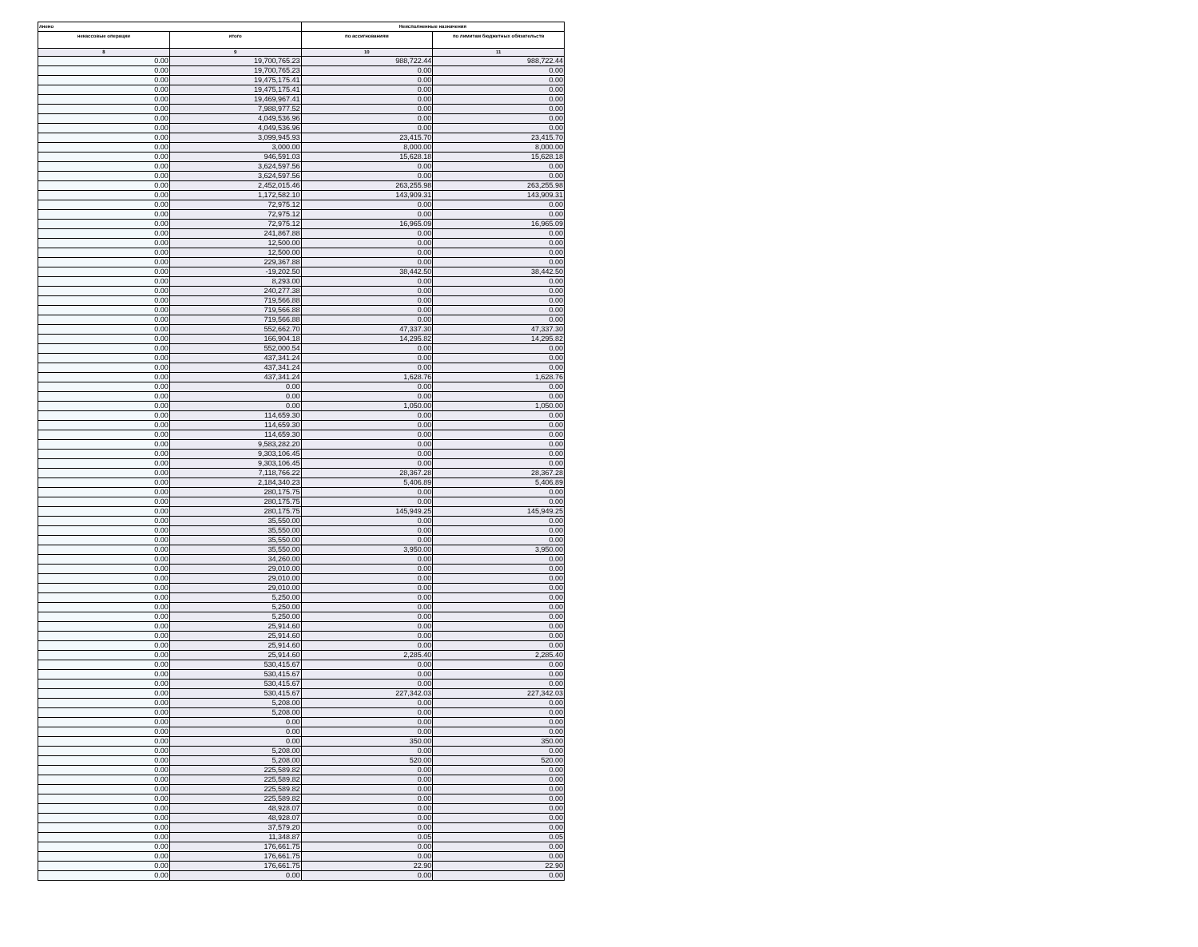| лнено | | Неисполненные назначения | |
| --- | --- | --- | --- |
| некассовые операции | итого | по ассигнованиям | по лимитам бюджетных обязательств |
| 8 | 9 | 10 | 11 |
| 0.00 | 19,700,765.23 | 988,722.44 | 988,722.44 |
| 0.00 | 19,700,765.23 | 0.00 | 0.00 |
| 0.00 | 19,475,175.41 | 0.00 | 0.00 |
| 0.00 | 19,475,175.41 | 0.00 | 0.00 |
| 0.00 | 19,469,967.41 | 0.00 | 0.00 |
| 0.00 | 7,988,977.52 | 0.00 | 0.00 |
| 0.00 | 4,049,536.96 | 0.00 | 0.00 |
| 0.00 | 4,049,536.96 | 0.00 | 0.00 |
| 0.00 | 3,099,945.93 | 23,415.70 | 23,415.70 |
| 0.00 | 3,000.00 | 8,000.00 | 8,000.00 |
| 0.00 | 946,591.03 | 15,628.18 | 15,628.18 |
| 0.00 | 3,624,597.56 | 0.00 | 0.00 |
| 0.00 | 3,624,597.56 | 0.00 | 0.00 |
| 0.00 | 2,452,015.46 | 263,255.98 | 263,255.98 |
| 0.00 | 1,172,582.10 | 143,909.31 | 143,909.31 |
| 0.00 | 72,975.12 | 0.00 | 0.00 |
| 0.00 | 72,975.12 | 0.00 | 0.00 |
| 0.00 | 72,975.12 | 16,965.09 | 16,965.09 |
| 0.00 | 241,867.88 | 0.00 | 0.00 |
| 0.00 | 12,500.00 | 0.00 | 0.00 |
| 0.00 | 12,500.00 | 0.00 | 0.00 |
| 0.00 | 229,367.88 | 0.00 | 0.00 |
| 0.00 | -19,202.50 | 38,442.50 | 38,442.50 |
| 0.00 | 8,293.00 | 0.00 | 0.00 |
| 0.00 | 240,277.38 | 0.00 | 0.00 |
| 0.00 | 719,566.88 | 0.00 | 0.00 |
| 0.00 | 719,566.88 | 0.00 | 0.00 |
| 0.00 | 719,566.88 | 0.00 | 0.00 |
| 0.00 | 552,662.70 | 47,337.30 | 47,337.30 |
| 0.00 | 166,904.18 | 14,295.82 | 14,295.82 |
| 0.00 | 552,000.54 | 0.00 | 0.00 |
| 0.00 | 437,341.24 | 0.00 | 0.00 |
| 0.00 | 437,341.24 | 0.00 | 0.00 |
| 0.00 | 437,341.24 | 1,628.76 | 1,628.76 |
| 0.00 | 0.00 | 0.00 | 0.00 |
| 0.00 | 0.00 | 0.00 | 0.00 |
| 0.00 | 0.00 | 1,050.00 | 1,050.00 |
| 0.00 | 114,659.30 | 0.00 | 0.00 |
| 0.00 | 114,659.30 | 0.00 | 0.00 |
| 0.00 | 114,659.30 | 0.00 | 0.00 |
| 0.00 | 9,583,282.20 | 0.00 | 0.00 |
| 0.00 | 9,303,106.45 | 0.00 | 0.00 |
| 0.00 | 9,303,106.45 | 0.00 | 0.00 |
| 0.00 | 7,118,766.22 | 28,367.28 | 28,367.28 |
| 0.00 | 2,184,340.23 | 5,406.89 | 5,406.89 |
| 0.00 | 280,175.75 | 0.00 | 0.00 |
| 0.00 | 280,175.75 | 0.00 | 0.00 |
| 0.00 | 280,175.75 | 145,949.25 | 145,949.25 |
| 0.00 | 35,550.00 | 0.00 | 0.00 |
| 0.00 | 35,550.00 | 0.00 | 0.00 |
| 0.00 | 35,550.00 | 0.00 | 0.00 |
| 0.00 | 35,550.00 | 3,950.00 | 3,950.00 |
| 0.00 | 34,260.00 | 0.00 | 0.00 |
| 0.00 | 29,010.00 | 0.00 | 0.00 |
| 0.00 | 29,010.00 | 0.00 | 0.00 |
| 0.00 | 29,010.00 | 0.00 | 0.00 |
| 0.00 | 5,250.00 | 0.00 | 0.00 |
| 0.00 | 5,250.00 | 0.00 | 0.00 |
| 0.00 | 5,250.00 | 0.00 | 0.00 |
| 0.00 | 25,914.60 | 0.00 | 0.00 |
| 0.00 | 25,914.60 | 0.00 | 0.00 |
| 0.00 | 25,914.60 | 0.00 | 0.00 |
| 0.00 | 25,914.60 | 2,285.40 | 2,285.40 |
| 0.00 | 530,415.67 | 0.00 | 0.00 |
| 0.00 | 530,415.67 | 0.00 | 0.00 |
| 0.00 | 530,415.67 | 0.00 | 0.00 |
| 0.00 | 530,415.67 | 227,342.03 | 227,342.03 |
| 0.00 | 5,208.00 | 0.00 | 0.00 |
| 0.00 | 5,208.00 | 0.00 | 0.00 |
| 0.00 | 0.00 | 0.00 | 0.00 |
| 0.00 | 0.00 | 0.00 | 0.00 |
| 0.00 | 0.00 | 350.00 | 350.00 |
| 0.00 | 5,208.00 | 0.00 | 0.00 |
| 0.00 | 5,208.00 | 520.00 | 520.00 |
| 0.00 | 225,589.82 | 0.00 | 0.00 |
| 0.00 | 225,589.82 | 0.00 | 0.00 |
| 0.00 | 225,589.82 | 0.00 | 0.00 |
| 0.00 | 225,589.82 | 0.00 | 0.00 |
| 0.00 | 48,928.07 | 0.00 | 0.00 |
| 0.00 | 48,928.07 | 0.00 | 0.00 |
| 0.00 | 37,579.20 | 0.00 | 0.00 |
| 0.00 | 11,348.87 | 0.05 | 0.05 |
| 0.00 | 176,661.75 | 0.00 | 0.00 |
| 0.00 | 176,661.75 | 0.00 | 0.00 |
| 0.00 | 176,661.75 | 22.90 | 22.90 |
| 0.00 | 0.00 | 0.00 | 0.00 |